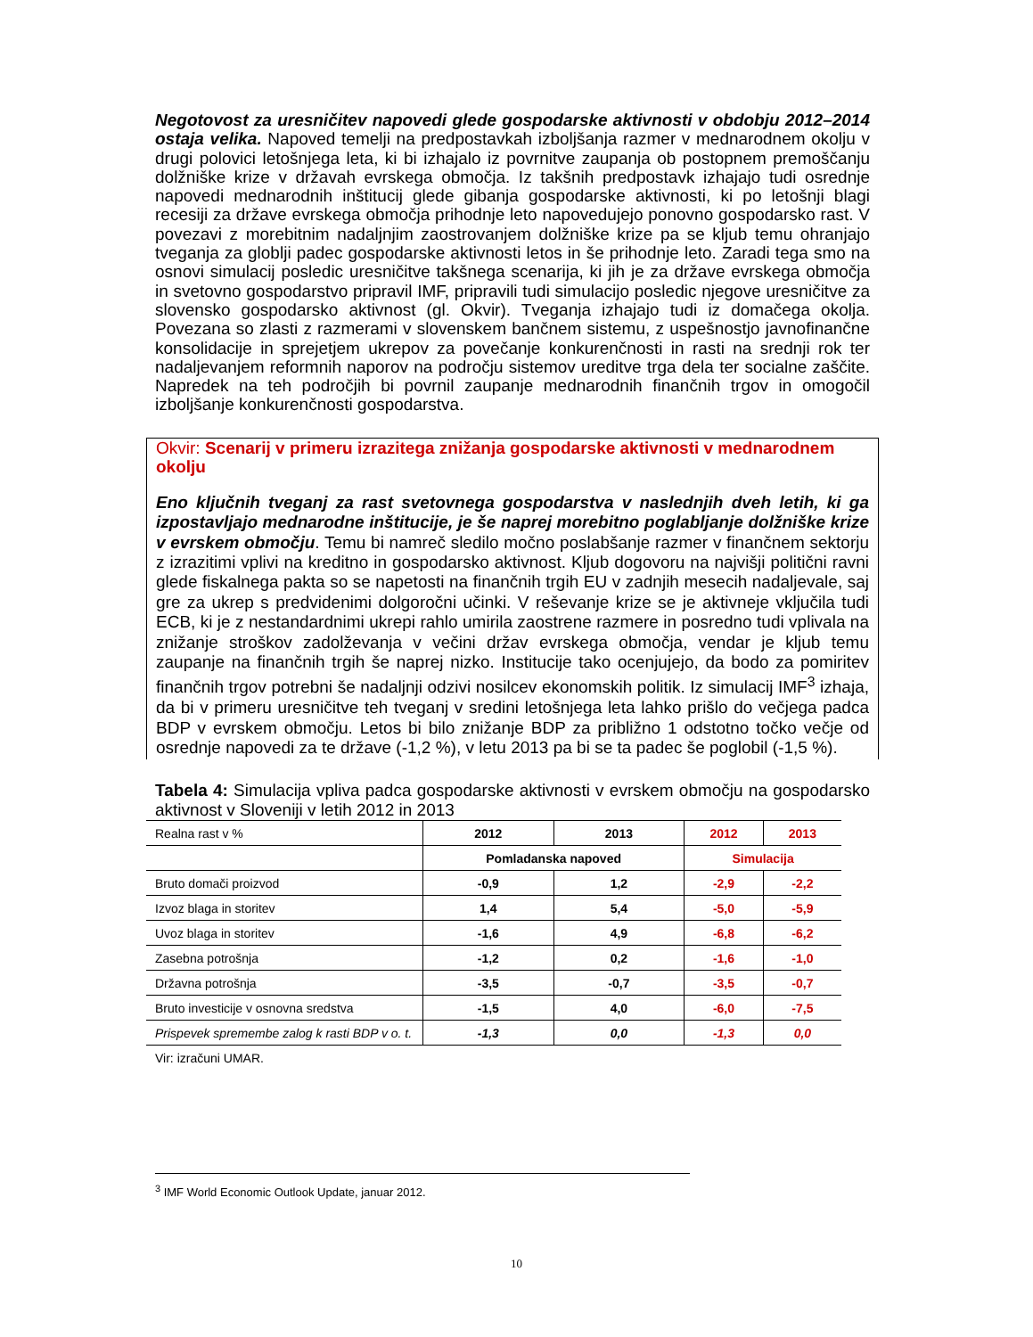Negotovost za uresničitev napovedi glede gospodarske aktivnosti v obdobju 2012–2014 ostaja velika. Napoved temelji na predpostavkah izboljšanja razmer v mednarodnem okolju v drugi polovici letošnjega leta, ki bi izhajalo iz povrnitve zaupanja ob postopnem premoščanju dolžniške krize v državah evrskega območja. Iz takšnih predpostavk izhajajo tudi osrednje napovedi mednarodnih inštitucij glede gibanja gospodarske aktivnosti, ki po letošnji blagi recesiji za države evrskega območja prihodnje leto napovedujejo ponovno gospodarsko rast. V povezavi z morebitnim nadaljnjim zaostrovanjem dolžniške krize pa se kljub temu ohranjajo tveganja za globlji padec gospodarske aktivnosti letos in še prihodnje leto. Zaradi tega smo na osnovi simulacij posledic uresničitve takšnega scenarija, ki jih je za države evrskega območja in svetovno gospodarstvo pripravil IMF, pripravili tudi simulacijo posledic njegove uresničitve za slovensko gospodarsko aktivnost (gl. Okvir). Tveganja izhajajo tudi iz domačega okolja. Povezana so zlasti z razmerami v slovenskem bančnem sistemu, z uspešnostjo javnofinančne konsolidacije in sprejetjem ukrepov za povečanje konkurenčnosti in rasti na srednji rok ter nadaljevanjem reformnih naporov na področju sistemov ureditve trga dela ter socialne zaščite. Napredek na teh področjih bi povrnil zaupanje mednarodnih finančnih trgov in omogočil izboljšanje konkurenčnosti gospodarstva.
Okvir: Scenarij v primeru izrazitega znižanja gospodarske aktivnosti v mednarodnem okolju
Eno ključnih tveganj za rast svetovnega gospodarstva v naslednjih dveh letih, ki ga izpostavljajo mednarodne inštitucije, je še naprej morebitno poglabljanje dolžniške krize v evrskem območju. Temu bi namreč sledilo močno poslabšanje razmer v finančnem sektorju z izrazitimi vplivi na kreditno in gospodarsko aktivnost. Kljub dogovoru na najvišji politični ravni glede fiskalnega pakta so se napetosti na finančnih trgih EU v zadnjih mesecih nadaljevale, saj gre za ukrep s predvidenimi dolgoročni učinki. V reševanje krize se je aktivneje vključila tudi ECB, ki je z nestandardnimi ukrepi rahlo umirila zaostrene razmere in posredno tudi vplivala na znižanje stroškov zadolževanja v večini držav evrskega območja, vendar je kljub temu zaupanje na finančnih trgih še naprej nizko. Institucije tako ocenjujejo, da bodo za pomiritev finančnih trgov potrebni še nadaljnji odzivi nosilcev ekonomskih politik. Iz simulacij IMF<sup>3</sup> izhaja, da bi v primeru uresničitve teh tveganj v sredini letošnjega leta lahko prišlo do večjega padca BDP v evrskem območju. Letos bi bilo znižanje BDP za približno 1 odstotno točko večje od osrednje napovedi za te države (-1,2 %), v letu 2013 pa bi se ta padec še poglobil (-1,5 %).
Tabela 4: Simulacija vpliva padca gospodarske aktivnosti v evrskem območju na gospodarsko aktivnost v Sloveniji v letih 2012 in 2013
| Realna rast v % | 2012 | 2013 | 2012 | 2013 |
| | Pomladanska napoved | | Simulacija | |
| Bruto domači proizvod | -0,9 | 1,2 | -2,9 | -2,2 |
| Izvoz blaga in storitev | 1,4 | 5,4 | -5,0 | -5,9 |
| Uvoz blaga in storitev | -1,6 | 4,9 | -6,8 | -6,2 |
| Zasebna potrošnja | -1,2 | 0,2 | -1,6 | -1,0 |
| Državna potrošnja | -3,5 | -0,7 | -3,5 | -0,7 |
| Bruto investicije v osnovna sredstva | -1,5 | 4,0 | -6,0 | -7,5 |
| Prispevek spremembe zalog k rasti BDP v o. t. | -1,3 | 0,0 | -1,3 | 0,0 |
Vir: izračuni UMAR.
<sup>3</sup> IMF World Economic Outlook Update, januar 2012.
10